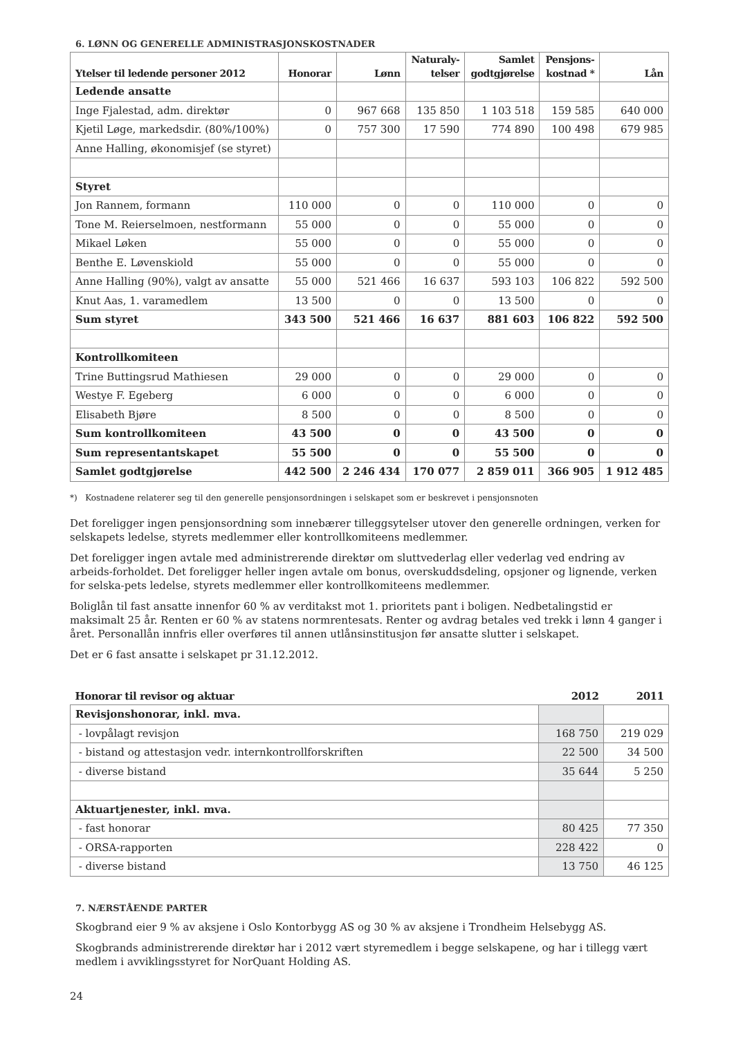6. LØNN OG GENERELLE ADMINISTRASJONSKOSTNADER
| Ytelser til ledende personer 2012 | Honorar | Lønn | Naturaly- telser | Samlet godtgjørelse | Pensjons- kostnad * | Lån |
| --- | --- | --- | --- | --- | --- | --- |
| Ledende ansatte | | | | | | |
| Inge Fjalestad, adm. direktør | 0 | 967 668 | 135 850 | 1 103 518 | 159 585 | 640 000 |
| Kjetil Løge, markedsdir. (80%/100%) | 0 | 757 300 | 17 590 | 774 890 | 100 498 | 679 985 |
| Anne Halling, økonomisjef (se styret) | | | | | | |
| Styret | | | | | | |
| Jon Rannem, formann | 110 000 | 0 | 0 | 110 000 | 0 | 0 |
| Tone M. Reierselmoen, nestformann | 55 000 | 0 | 0 | 55 000 | 0 | 0 |
| Mikael Løken | 55 000 | 0 | 0 | 55 000 | 0 | 0 |
| Benthe E. Løvenskiold | 55 000 | 0 | 0 | 55 000 | 0 | 0 |
| Anne Halling (90%), valgt av ansatte | 55 000 | 521 466 | 16 637 | 593 103 | 106 822 | 592 500 |
| Knut Aas, 1. varamedlem | 13 500 | 0 | 0 | 13 500 | 0 | 0 |
| Sum styret | 343 500 | 521 466 | 16 637 | 881 603 | 106 822 | 592 500 |
| Kontrollkomiteen | | | | | | |
| Trine Buttingsrud Mathiesen | 29 000 | 0 | 0 | 29 000 | 0 | 0 |
| Westye F. Egeberg | 6 000 | 0 | 0 | 6 000 | 0 | 0 |
| Elisabeth Bjøre | 8 500 | 0 | 0 | 8 500 | 0 | 0 |
| Sum kontrollkomiteen | 43 500 | 0 | 0 | 43 500 | 0 | 0 |
| Sum representantskapet | 55 500 | 0 | 0 | 55 500 | 0 | 0 |
| Samlet godtgjørelse | 442 500 | 2 246 434 | 170 077 | 2 859 011 | 366 905 | 1 912 485 |
*) Kostnadene relaterer seg til den generelle pensjonsordningen i selskapet som er beskrevet i pensjonsnoten
Det foreligger ingen pensjonsordning som innebærer tilleggsytelser utover den generelle ordningen, verken for selskapets ledelse, styrets medlemmer eller kontrollkomiteens medlemmer.
Det foreligger ingen avtale med administrerende direktør om sluttvederlag eller vederlag ved endring av arbeids-forholdet. Det foreligger heller ingen avtale om bonus, overskuddsdeling, opsjoner og lignende, verken for selska-pets ledelse, styrets medlemmer eller kontrollkomiteens medlemmer.
Boliglån til fast ansatte innenfor 60 % av verditakst mot 1. prioritets pant i boligen. Nedbetalingstid er maksimalt 25 år. Renten er 60 % av statens normrentesats. Renter og avdrag betales ved trekk i lønn 4 ganger i året. Personallån innfris eller overføres til annen utlånsinstitusjon før ansatte slutter i selskapet.
Det er 6 fast ansatte i selskapet pr 31.12.2012.
| Honorar til revisor og aktuar | 2012 | 2011 |
| --- | --- | --- |
| Revisjonshonorar, inkl. mva. | | |
| - lovpålagt revisjon | 168 750 | 219 029 |
| - bistand og attestasjon vedr. internkontrollforskriften | 22 500 | 34 500 |
| - diverse bistand | 35 644 | 5 250 |
| Aktuartjenester, inkl. mva. | | |
| - fast honorar | 80 425 | 77 350 |
| - ORSA-rapporten | 228 422 | 0 |
| - diverse bistand | 13 750 | 46 125 |
7. NÆRSTÅENDE PARTER
Skogbrand eier 9 % av aksjene i Oslo Kontorbygg AS og 30 % av aksjene i Trondheim Helsebygg AS.
Skogbrands administrerende direktør har i 2012 vært styremedlem i begge selskapene, og har i tillegg vært medlem i avviklingsstyret for NorQuant Holding AS.
24